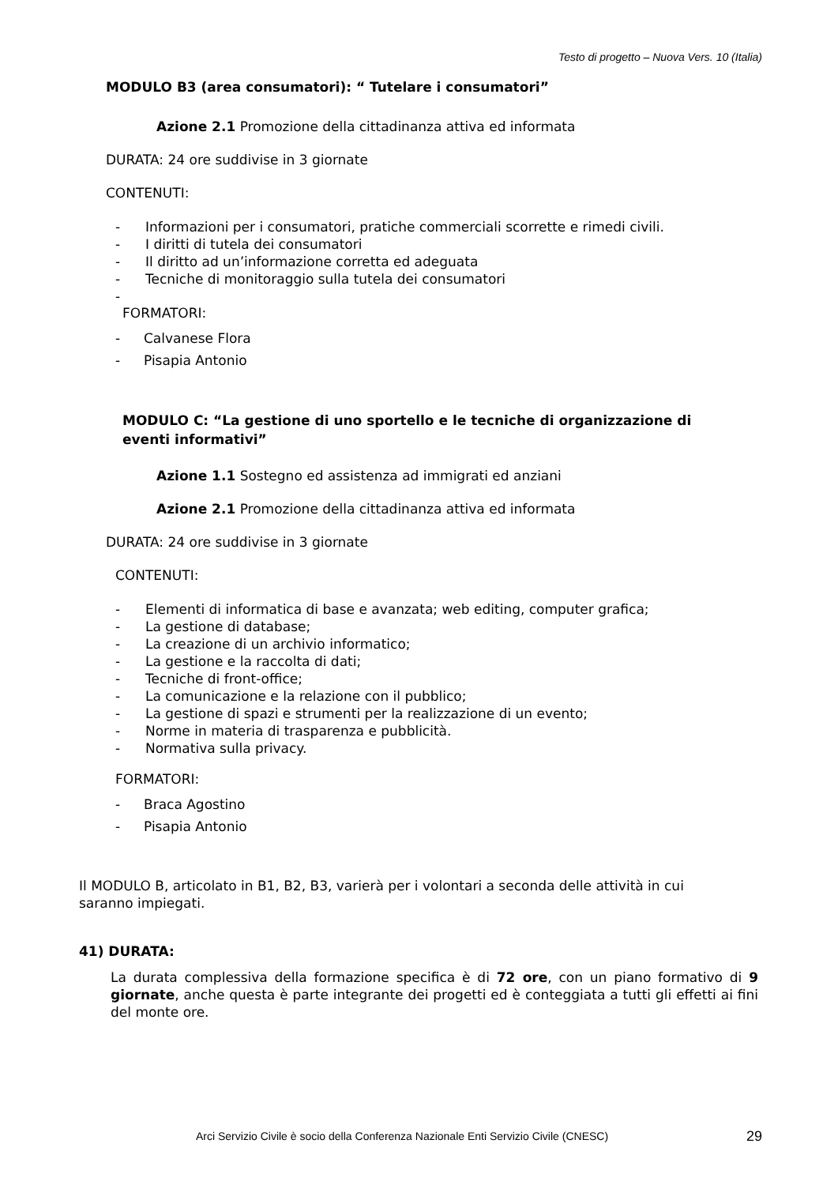Testo di progetto – Nuova Vers. 10 (Italia)
MODULO B3 (area consumatori): “ Tutelare i consumatori”
Azione 2.1 Promozione della cittadinanza attiva ed informata
DURATA: 24 ore suddivise in 3 giornate
CONTENUTI:
- Informazioni per i consumatori, pratiche commerciali scorrette e rimedi civili.
- I diritti di tutela dei consumatori
- Il diritto ad un’informazione corretta ed adeguata
- Tecniche di monitoraggio sulla tutela dei consumatori
-
FORMATORI:
- Calvanese Flora
- Pisapia Antonio
MODULO C: “La gestione di uno sportello e le tecniche di organizzazione di eventi informativi”
Azione 1.1 Sostegno ed assistenza ad immigrati ed anziani
Azione 2.1 Promozione della cittadinanza attiva ed informata
DURATA: 24 ore suddivise in 3 giornate
CONTENUTI:
- Elementi di informatica di base e avanzata; web editing, computer grafica;
- La gestione di database;
- La creazione di un archivio informatico;
- La gestione e la raccolta di dati;
- Tecniche di front-office;
- La comunicazione e la relazione con il pubblico;
- La gestione di spazi e strumenti per la realizzazione di un evento;
- Norme in materia di trasparenza e pubblicità.
- Normativa sulla privacy.
FORMATORI:
- Braca Agostino
- Pisapia Antonio
Il MODULO B, articolato in B1, B2, B3, varierà per i volontari a seconda delle attività in cui saranno impiegati.
41) DURATA:
La durata complessiva della formazione specifica è di 72 ore, con un piano formativo di 9 giornate, anche questa è parte integrante dei progetti ed è conteggiata a tutti gli effetti ai fini del monte ore.
Arci Servizio Civile è socio della Conferenza Nazionale Enti Servizio Civile (CNESC)
29